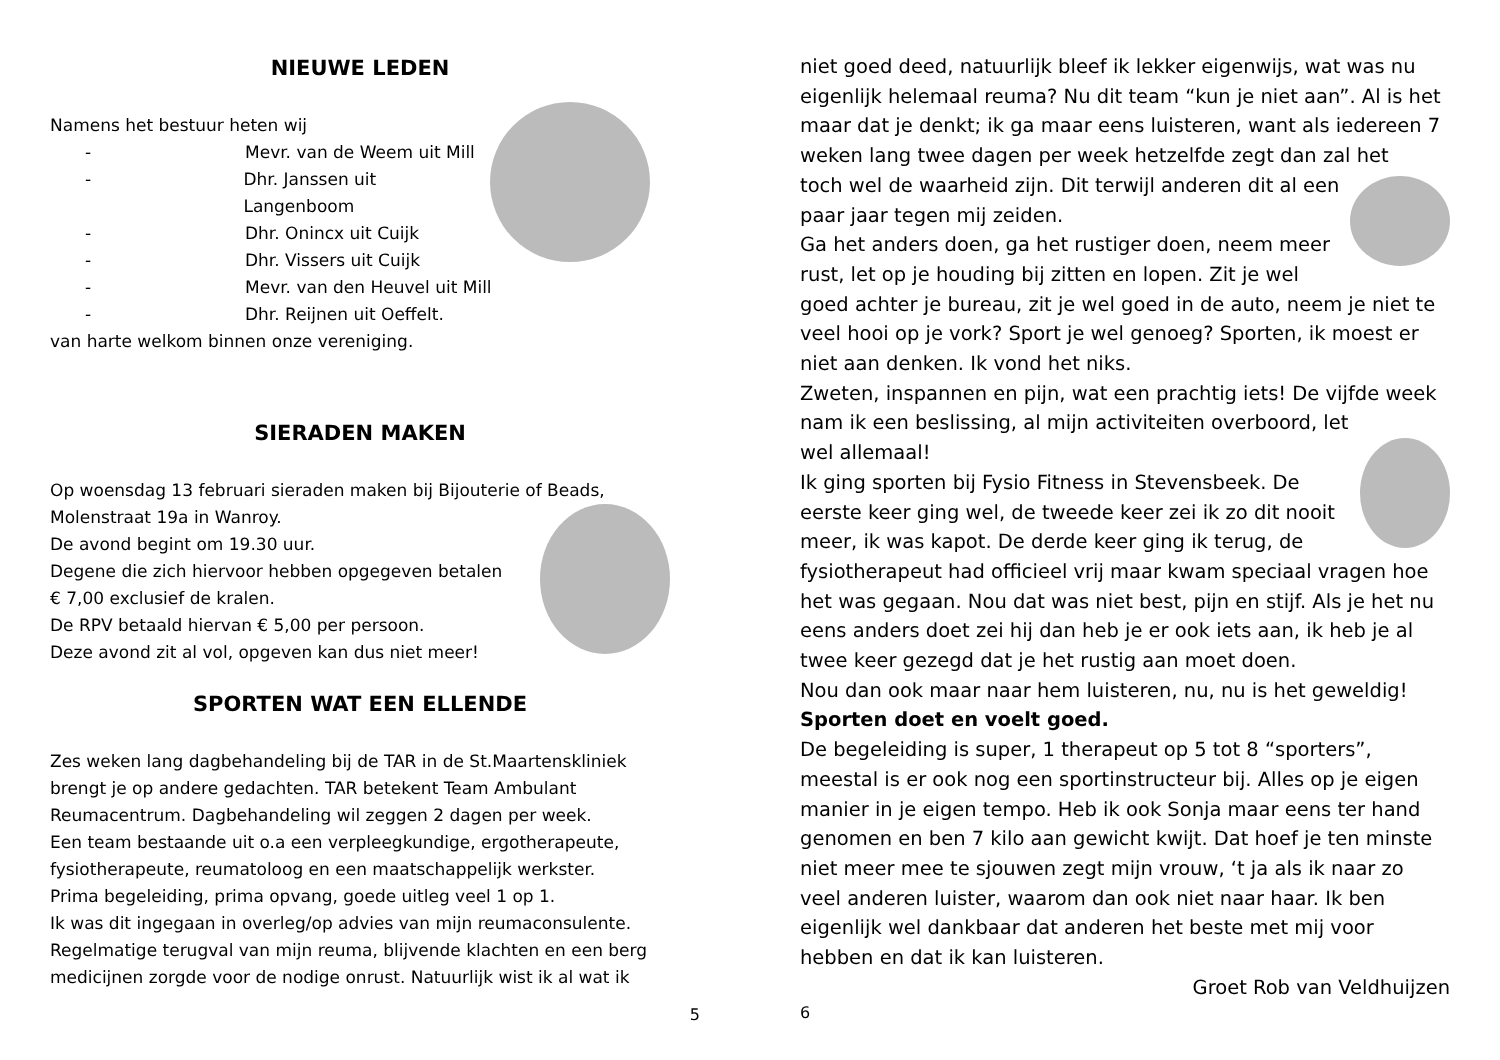NIEUWE LEDEN
Namens het bestuur heten wij
- Mevr. van de Weem uit Mill
- Dhr. Janssen uit Langenboom
- Dhr. Onincx uit Cuijk
- Dhr. Vissers uit Cuijk
- Mevr. van den Heuvel uit Mill
- Dhr. Reijnen uit Oeffelt.
van harte welkom binnen onze vereniging.
SIERADEN MAKEN
Op woensdag 13 februari sieraden maken bij Bijouterie of Beads,
Molenstraat 19a in Wanroy.
De avond begint om 19.30 uur.
Degene die zich hiervoor hebben opgegeven betalen
€ 7,00 exclusief de kralen.
De RPV betaald hiervan € 5,00 per persoon.
Deze avond zit al vol, opgeven kan dus niet meer!
SPORTEN WAT EEN ELLENDE
Zes weken lang dagbehandeling bij de TAR in de St.Maartenskliniek brengt je op andere gedachten. TAR betekent Team Ambulant Reumacentrum. Dagbehandeling wil zeggen 2 dagen per week.
Een team bestaande uit o.a een verpleegkundige, ergotherapeute, fysiotherapeute, reumatoloog en een maatschappelijk werkster.
Prima begeleiding, prima opvang, goede uitleg veel 1 op 1.
Ik was dit ingegaan in overleg/op advies van mijn reumaconsulente. Regelmatige terugval van mijn reuma, blijvende klachten en een berg medicijnen zorgde voor de nodige onrust. Natuurlijk wist ik al wat ik
5
niet goed deed, natuurlijk bleef ik lekker eigenwijs, wat was nu eigenlijk helemaal reuma? Nu dit team “kun je niet aan”. Al is het maar dat je denkt; ik ga maar eens luisteren, want als iedereen 7 weken lang twee dagen per week hetzelfde zegt dan zal het
toch wel de waarheid zijn. Dit terwijl anderen dit al een paar jaar tegen mij zeiden.
Ga het anders doen, ga het rustiger doen, neem meer rust, let op je houding bij zitten en lopen. Zit je wel goed achter je bureau, zit je wel goed in de auto, neem je niet te veel hooi op je vork? Sport je wel genoeg? Sporten, ik moest er niet aan denken. Ik vond het niks.
Zweten, inspannen en pijn, wat een prachtig iets! De vijfde week nam ik een beslissing, al mijn activiteiten overboord, let
wel allemaal!
Ik ging sporten bij Fysio Fitness in Stevensbeek. De eerste keer ging wel, de tweede keer zei ik zo dit nooit meer, ik was kapot. De derde keer ging ik terug, de fysiotherapeut had officieel vrij maar kwam speciaal vragen hoe het was gegaan. Nou dat was niet best, pijn en stijf. Als je het nu eens anders doet zei hij dan heb je er ook iets aan, ik heb je al twee keer gezegd dat je het rustig aan moet doen.
Nou dan ook maar naar hem luisteren, nu, nu is het geweldig!
Sporten doet en voelt goed.
De begeleiding is super, 1 therapeut op 5 tot 8 “sporters”, meestal is er ook nog een sportinstructeur bij. Alles op je eigen manier in je eigen tempo. Heb ik ook Sonja maar eens ter hand genomen en ben 7 kilo aan gewicht kwijt. Dat hoef je ten minste niet meer mee te sjouwen zegt mijn vrouw, ‘t ja als ik naar zo veel anderen luister, waarom dan ook niet naar haar. Ik ben eigenlijk wel dankbaar dat anderen het beste met mij voor hebben en dat ik kan luisteren.
Groet Rob van Veldhuijzen
6